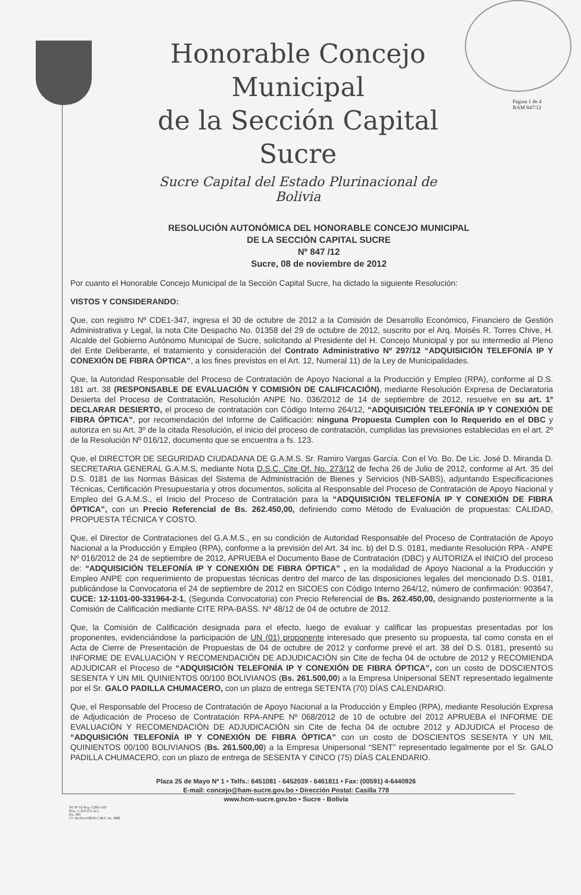Página 1 de 4
RAM 847/12
Honorable Concejo Municipal
de la Sección Capital Sucre
Sucre Capital del Estado Plurinacional de Bolivia
RESOLUCIÓN AUTONÓMICA DEL HONORABLE CONCEJO MUNICIPAL
DE LA SECCIÓN CAPITAL SUCRE
Nº 847 /12
Sucre, 08 de noviembre de 2012
Por cuanto el Honorable Concejo Municipal de la Sección Capital Sucre, ha dictado la siguiente Resolución:
VISTOS Y CONSIDERANDO:
Que, con registro Nº CDE1-347, ingresa el 30 de octubre de 2012 a la Comisión de Desarrollo Económico, Financiero de Gestión Administrativa y Legal, la nota Cite Despacho No. 01358 del 29 de octubre de 2012, suscrito por el Arq. Moisés R. Torres Chive, H. Alcalde del Gobierno Autónomo Municipal de Sucre, solicitando al Presidente del H. Concejo Municipal y por su intermedio al Pleno del Ente Deliberante, el tratamiento y consideración del Contrato Administrativo Nº 297/12 “ADQUISICIÓN TELEFONÍA IP Y CONEXIÓN DE FIBRA ÓPTICA”, a los fines previstos en el Art. 12, Numeral 11) de la Ley de Municipalidades.
Que, la Autoridad Responsable del Proceso de Contratación de Apoyo Nacional a la Producción y Empleo (RPA), conforme al D.S. 181 art. 38 (RESPONSABLE DE EVALUACIÓN Y COMISIÓN DE CALIFICACIÓN), mediante Resolución Expresa de Declaratoria Desierta del Proceso de Contratación, Resolución ANPE No. 036/2012 de 14 de septiembre de 2012, resuelve en su art. 1º DECLARAR DESIERTO, el proceso de contratación con Código Interno 264/12, “ADQUISICIÓN TELEFONÍA IP Y CONEXIÓN DE FIBRA ÓPTICA”, por recomendación del Informe de Calificación: ninguna Propuesta Cumplen con lo Requerido en el DBC y autoriza en su Art. 3º de la citada Resolución, el inicio del proceso de contratación, cumplidas las previsiones establecidas en el art. 2º de la Resolución Nº 016/12, documento que se encuentra a fs. 123.
Que, el DIRECTOR DE SEGURIDAD CIUDADANA DE G.A.M.S. Sr. Ramiro Vargas García. Con el Vo. Bo. De Lic. José D. Miranda D. SECRETARIA GENERAL G.A.M.S, mediante Nota D.S.C. Cite Of. No. 273/12 de fecha 26 de Julio de 2012, conforme al Art. 35 del D.S. 0181 de las Normas Básicas del Sistema de Administración de Bienes y Servicios (NB-SABS), adjuntando Especificaciones Técnicas, Certificación Presupuestaria y otros documentos, solicita al Responsable del Proceso de Contratación de Apoyo Nacional y Empleo del G.A.M.S., el Inicio del Proceso de Contratación para la “ADQUISICIÓN TELEFONÍA IP Y CONEXIÓN DE FIBRA ÓPTICA”, con un Precio Referencial de Bs. 262.450,00, definiendo como Método de Evaluación de propuestas: CALIDAD, PROPUESTA TÉCNICA Y COSTO.
Que, el Director de Contrataciones del G.A.M.S., en su condición de Autoridad Responsable del Proceso de Contratación de Apoyo Nacional a la Producción y Empleo (RPA), conforme a la previsión del Art. 34 inc. b) del D.S. 0181, mediante Resolución RPA - ANPE Nº 016/2012 de 24 de septiembre de 2012, APRUEBA el Documento Base de Contratación (DBC) y AUTORIZA el INICIO del proceso de: “ADQUISICIÓN TELEFONÍA IP Y CONEXIÓN DE FIBRA ÓPTICA” , en la modalidad de Apoyo Nacional a la Producción y Empleo ANPE con requerimiento de propuestas técnicas dentro del marco de las disposiciones legales del mencionado D.S. 0181, publicándose la Convocatoria el 24 de septiembre de 2012 en SICOES con Código Interno 264/12, número de confirmación: 903647, CUCE: 12-1101-00-331964-2-1, (Segunda Convocatoria) con Precio Referencial de Bs. 262.450,00, designando posteriormente a la Comisión de Calificación mediante CITE RPA-BASS. Nº 48/12 de 04 de octubre de 2012.
Que, la Comisión de Calificación designada para el efecto, luego de evaluar y calificar las propuestas presentadas por los proponentes, evidenciándose la participación de UN (01) proponente interesado que presento su propuesta, tal como consta en el Acta de Cierre de Presentación de Propuestas de 04 de octubre de 2012 y conforme prevé el art. 38 del D.S. 0181, presentó su INFORME DE EVALUACIÓN Y RECOMENDACIÓN DE ADJUDICACIÓN sin Cite de fecha 04 de octubre de 2012 y RECOMIENDA ADJUDICAR el Proceso de “ADQUISICIÓN TELEFONÍA IP Y CONEXIÓN DE FIBRA ÓPTICA”, con un costo de DOSCIENTOS SESENTA Y UN MIL QUINIENTOS 00/100 BOLIVIANOS (Bs. 261.500,00) a la Empresa Unipersonal SENT representado legalmente por el Sr. GALO PADILLA CHUMACERO, con un plazo de entrega SETENTA (70) DÍAS CALENDARIO.
Que, el Responsable del Proceso de Contratación de Apoyo Nacional a la Producción y Empleo (RPA), mediante Resolución Expresa de Adjudicación de Proceso de Contratación RPA-ANPE Nº 068/2012 de 10 de octubre del 2012 APRUEBA el INFORME DE EVALUACIÓN Y RECOMENDACIÓN DE ADJUDICACIÓN sin Cite de fecha 04 de octubre 2012 y ADJUDICA el Proceso de “ADQUISICIÓN TELEFONÍA IP Y CONEXIÓN DE FIBRA ÓPTICA” con un costo de DOSCIENTOS SESENTA Y UN MIL QUINIENTOS 00/100 BOLIVIANOS (Bs. 261.500,00) a la Empresa Unipersonal “SENT” representado legalmente por el Sr. GALO PADILLA CHUMACERO, con un plazo de entrega de SESENTA Y CINCO (75) DÍAS CALENDARIO.
Plaza 25 de Mayo Nº 1 • Telfs.: 6451081 - 6452039 - 6461811 • Fax: (00591) 4-6440926
E-mail: concejo@ham-sucre.gov.bo • Dirección Postal: Casilla 778
www.hcm-sucre.gov.bo • Sucre - Bolivia
SO Nº 63 Reg. CDE1-347
Proy. C.D.E.F.G.A.L.
Fjs. 385
C/c ArchivoOM.H.C.M.S. As. JMB